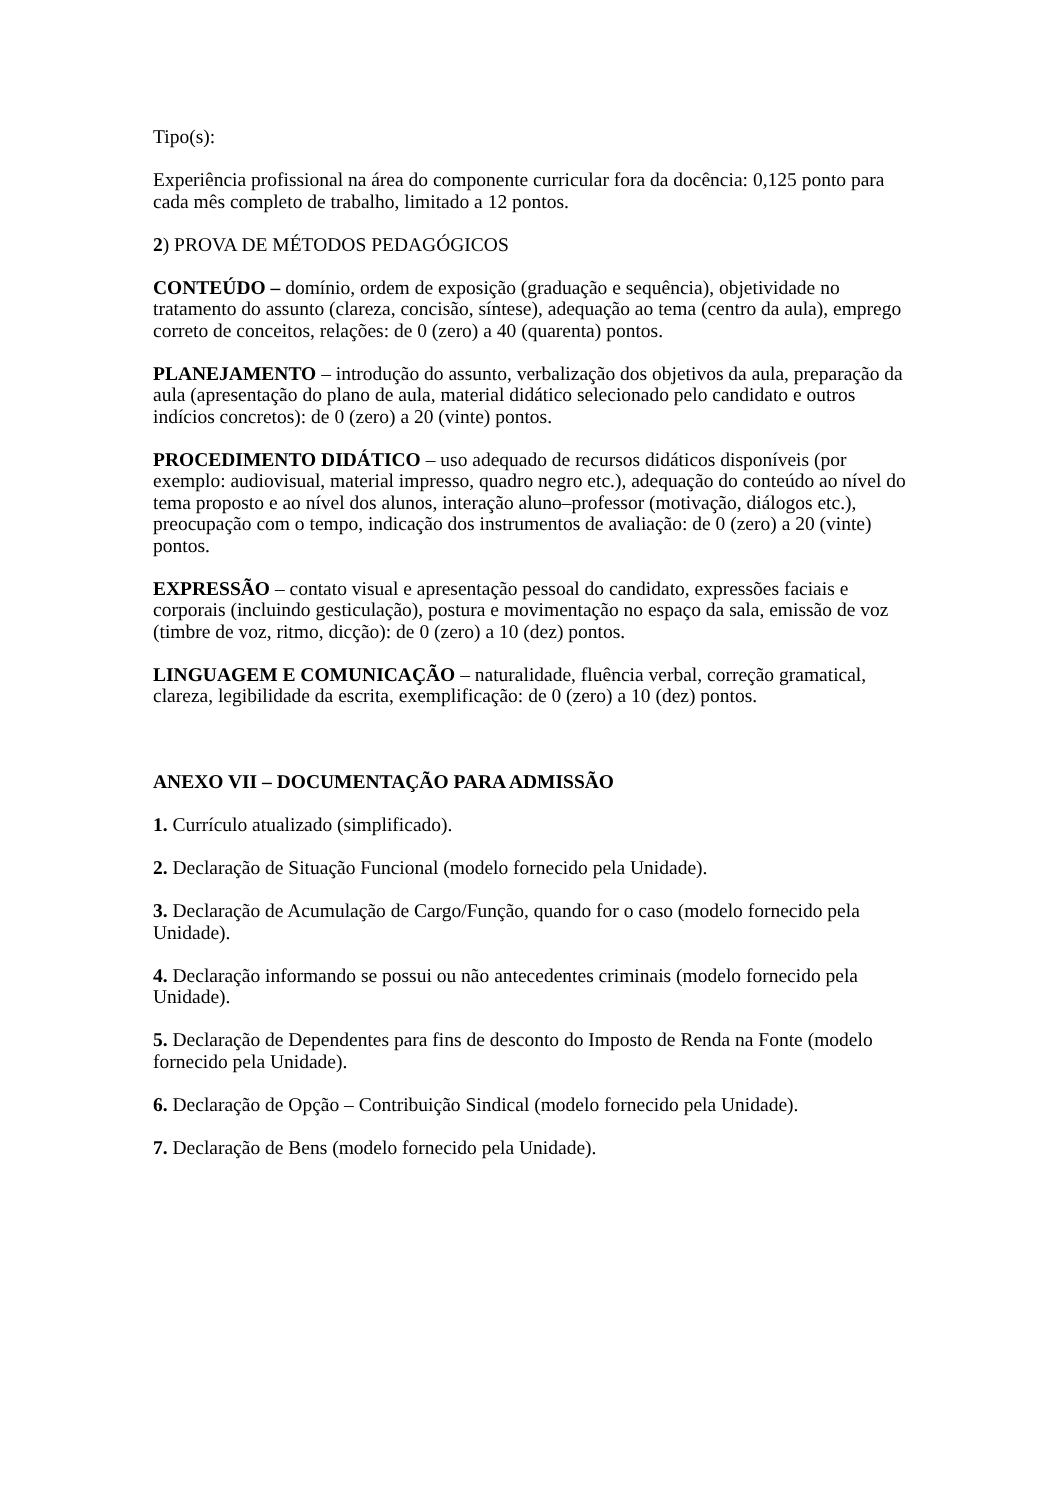Tipo(s):
Experiência profissional na área do componente curricular fora da docência: 0,125 ponto para cada mês completo de trabalho, limitado a 12 pontos.
2) PROVA DE MÉTODOS PEDAGÓGICOS
CONTEÚDO – domínio, ordem de exposição (graduação e sequência), objetividade no tratamento do assunto (clareza, concisão, síntese), adequação ao tema (centro da aula), emprego correto de conceitos, relações: de 0 (zero) a 40 (quarenta) pontos.
PLANEJAMENTO – introdução do assunto, verbalização dos objetivos da aula, preparação da aula (apresentação do plano de aula, material didático selecionado pelo candidato e outros indícios concretos): de 0 (zero) a 20 (vinte) pontos.
PROCEDIMENTO DIDÁTICO – uso adequado de recursos didáticos disponíveis (por exemplo: audiovisual, material impresso, quadro negro etc.), adequação do conteúdo ao nível do tema proposto e ao nível dos alunos, interação aluno–professor (motivação, diálogos etc.), preocupação com o tempo, indicação dos instrumentos de avaliação: de 0 (zero) a 20 (vinte) pontos.
EXPRESSÃO – contato visual e apresentação pessoal do candidato, expressões faciais e corporais (incluindo gesticulação), postura e movimentação no espaço da sala, emissão de voz (timbre de voz, ritmo, dicção): de 0 (zero) a 10 (dez) pontos.
LINGUAGEM E COMUNICAÇÃO – naturalidade, fluência verbal, correção gramatical, clareza, legibilidade da escrita, exemplificação: de 0 (zero) a 10 (dez) pontos.
ANEXO VII – DOCUMENTAÇÃO PARA ADMISSÃO
1. Currículo atualizado (simplificado).
2. Declaração de Situação Funcional (modelo fornecido pela Unidade).
3. Declaração de Acumulação de Cargo/Função, quando for o caso (modelo fornecido pela Unidade).
4. Declaração informando se possui ou não antecedentes criminais (modelo fornecido pela Unidade).
5. Declaração de Dependentes para fins de desconto do Imposto de Renda na Fonte (modelo fornecido pela Unidade).
6. Declaração de Opção – Contribuição Sindical (modelo fornecido pela Unidade).
7. Declaração de Bens (modelo fornecido pela Unidade).